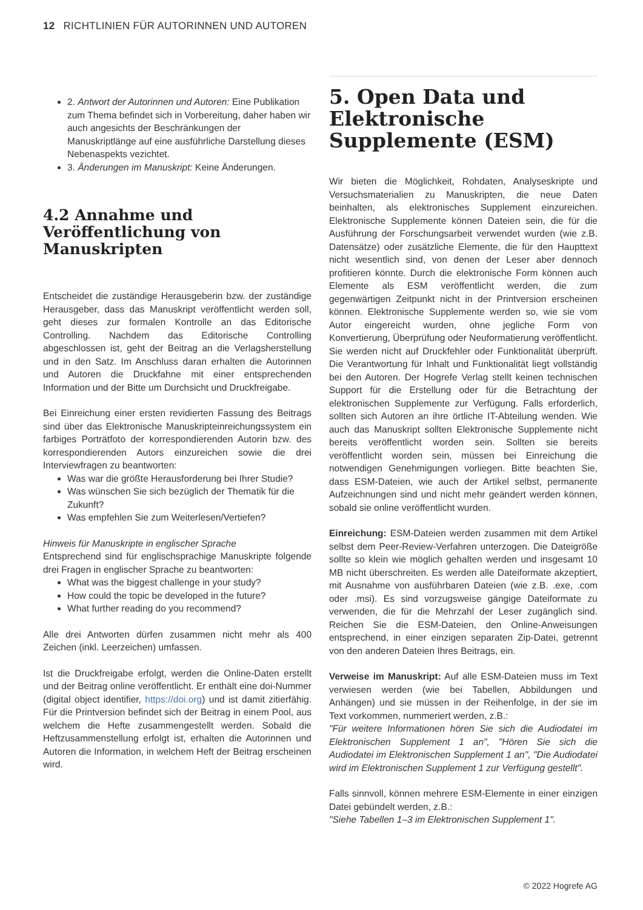12 RICHTLINIEN FÜR AUTORINNEN UND AUTOREN
2. Antwort der Autorinnen und Autoren: Eine Publikation zum Thema befindet sich in Vorbereitung, daher haben wir auch angesichts der Beschränkungen der Manuskriptlänge auf eine ausführliche Darstellung dieses Nebenaspekts vezichtet.
3. Änderungen im Manuskript: Keine Änderungen.
4.2 Annahme und Veröffentlichung von Manuskripten
Entscheidet die zuständige Herausgeberin bzw. der zuständige Herausgeber, dass das Manuskript veröffentlicht werden soll, geht dieses zur formalen Kontrolle an das Editorische Controlling. Nachdem das Editorische Controlling abgeschlossen ist, geht der Beitrag an die Verlagsherstellung und in den Satz. Im Anschluss daran erhalten die Autorinnen und Autoren die Druckfahne mit einer entsprechenden Information und der Bitte um Durchsicht und Druckfreigabe.
Bei Einreichung einer ersten revidierten Fassung des Beitrags sind über das Elektronische Manuskripteinreichungssystem ein farbiges Porträtfoto der korrespondierenden Autorin bzw. des korrespondierenden Autors einzureichen sowie die drei Interviewfragen zu beantworten:
Was war die größte Herausforderung bei Ihrer Studie?
Was wünschen Sie sich bezüglich der Thematik für die Zukunft?
Was empfehlen Sie zum Weiterlesen/Vertiefen?
Hinweis für Manuskripte in englischer Sprache
Entsprechend sind für englischsprachige Manuskripte folgende drei Fragen in englischer Sprache zu beantworten:
What was the biggest challenge in your study?
How could the topic be developed in the future?
What further reading do you recommend?
Alle drei Antworten dürfen zusammen nicht mehr als 400 Zeichen (inkl. Leerzeichen) umfassen.
Ist die Druckfreigabe erfolgt, werden die Online-Daten erstellt und der Beitrag online veröffentlicht. Er enthält eine doi-Nummer (digital object identifier, https://doi.org) und ist damit zitierfähig. Für die Printversion befindet sich der Beitrag in einem Pool, aus welchem die Hefte zusammengestellt werden. Sobald die Heftzusammenstellung erfolgt ist, erhalten die Autorinnen und Autoren die Information, in welchem Heft der Beitrag erscheinen wird.
5. Open Data und Elektronische Supplemente (ESM)
Wir bieten die Möglichkeit, Rohdaten, Analyseskripte und Versuchsmaterialien zu Manuskripten, die neue Daten beinhalten, als elektronisches Supplement einzureichen. Elektronische Supplemente können Dateien sein, die für die Ausführung der Forschungsarbeit verwendet wurden (wie z.B. Datensätze) oder zusätzliche Elemente, die für den Haupttext nicht wesentlich sind, von denen der Leser aber dennoch profitieren könnte. Durch die elektronische Form können auch Elemente als ESM veröffentlicht werden, die zum gegenwärtigen Zeitpunkt nicht in der Printversion erscheinen können. Elektronische Supplemente werden so, wie sie vom Autor eingereicht wurden, ohne jegliche Form von Konvertierung, Überprüfung oder Neuformatierung veröffentlicht. Sie werden nicht auf Druckfehler oder Funktionalität überprüft. Die Verantwortung für Inhalt und Funktionalität liegt vollständig bei den Autoren. Der Hogrefe Verlag stellt keinen technischen Support für die Erstellung oder für die Betrachtung der elektronischen Supplemente zur Verfügung. Falls erforderlich, sollten sich Autoren an ihre örtliche IT-Abteilung wenden. Wie auch das Manuskript sollten Elektronische Supplemente nicht bereits veröffentlicht worden sein. Sollten sie bereits veröffentlicht worden sein, müssen bei Einreichung die notwendigen Genehmigungen vorliegen. Bitte beachten Sie, dass ESM-Dateien, wie auch der Artikel selbst, permanente Aufzeichnungen sind und nicht mehr geändert werden können, sobald sie online veröffentlicht wurden.
Einreichung: ESM-Dateien werden zusammen mit dem Artikel selbst dem Peer-Review-Verfahren unterzogen. Die Dateigröße sollte so klein wie möglich gehalten werden und insgesamt 10 MB nicht überschreiten. Es werden alle Dateiformate akzeptiert, mit Ausnahme von ausführbaren Dateien (wie z.B. .exe, .com oder .msi). Es sind vorzugsweise gängige Dateiformate zu verwenden, die für die Mehrzahl der Leser zugänglich sind. Reichen Sie die ESM-Dateien, den Online-Anweisungen entsprechend, in einer einzigen separaten Zip-Datei, getrennt von den anderen Dateien Ihres Beitrags, ein.
Verweise im Manuskript: Auf alle ESM-Dateien muss im Text verwiesen werden (wie bei Tabellen, Abbildungen und Anhängen) und sie müssen in der Reihenfolge, in der sie im Text vorkommen, nummeriert werden, z.B.:
"Für weitere Informationen hören Sie sich die Audiodatei im Elektronischen Supplement 1 an", "Hören Sie sich die Audiodatei im Elektronischen Supplement 1 an", "Die Audiodatei wird im Elektronischen Supplement 1 zur Verfügung gestellt".
Falls sinnvoll, können mehrere ESM-Elemente in einer einzigen Datei gebündelt werden, z.B.:
"Siehe Tabellen 1–3 im Elektronischen Supplement 1".
© 2022 Hogrefe AG